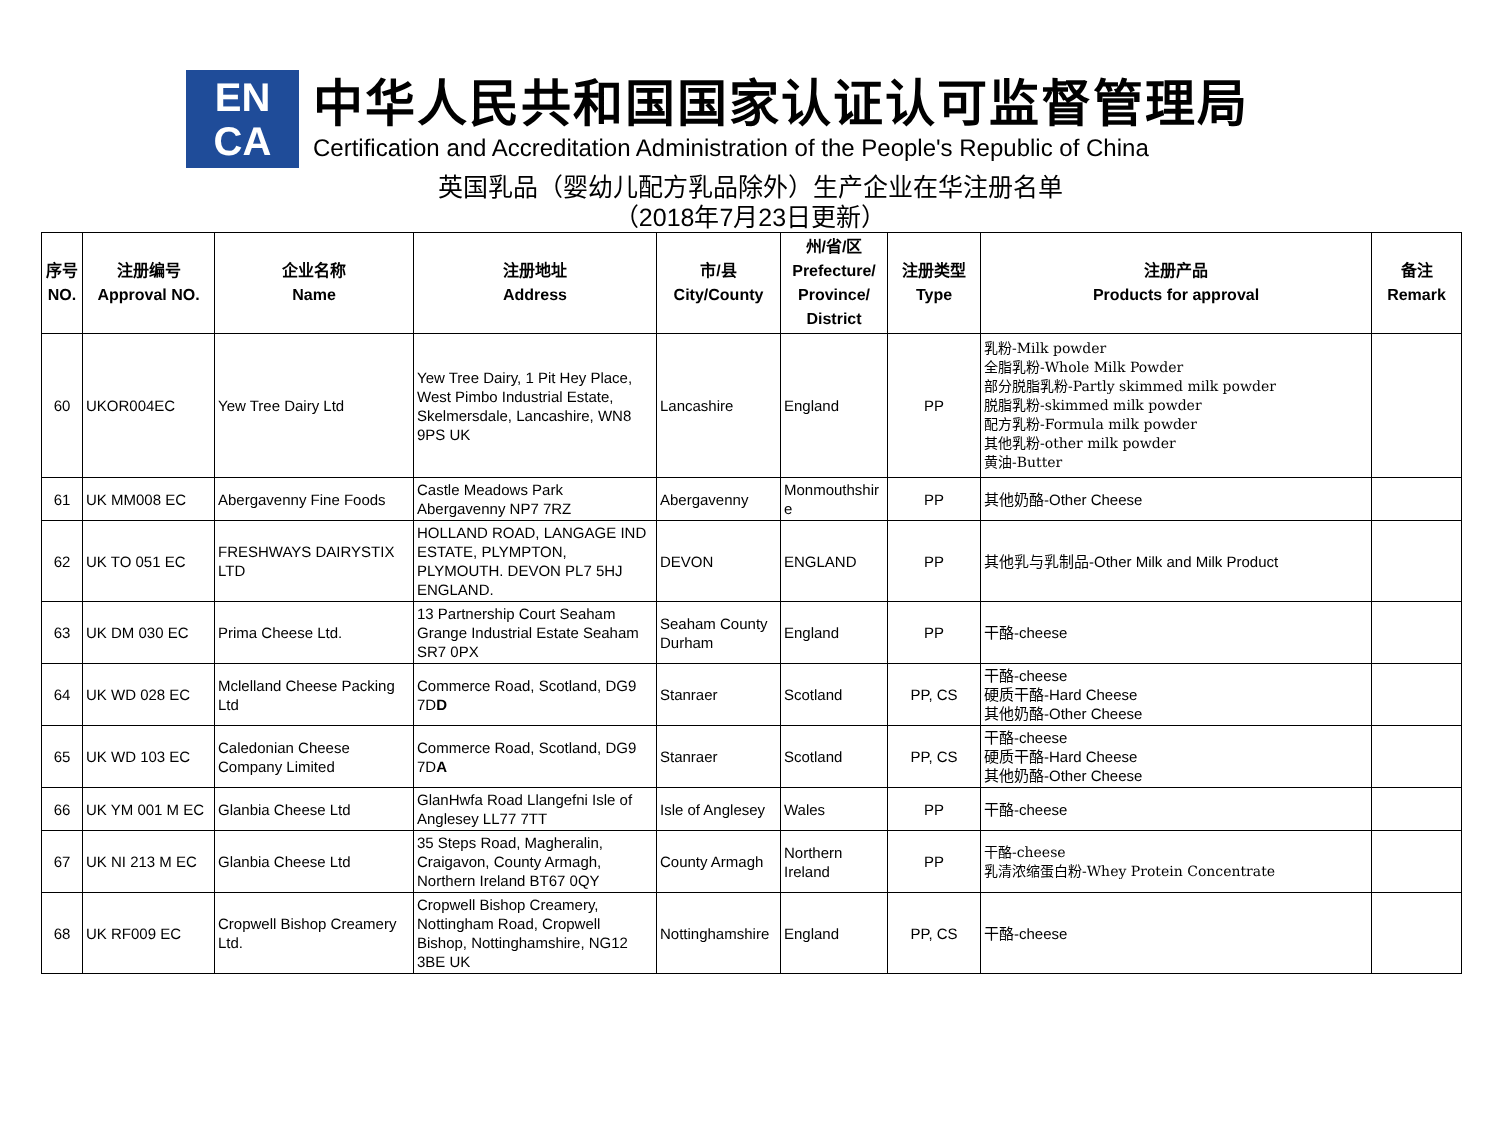EN
CA
中华人民共和国国家认证认可监督管理局
Certification and Accreditation Administration of the People's Republic of China
英国乳品（婴幼儿配方乳品除外）生产企业在华注册名单
（2018年7月23日更新）
| 序号 NO. | 注册编号 Approval NO. | 企业名称 Name | 注册地址 Address | 市/县 City/County | 州/省/区 Prefecture/ Province/ District | 注册类型 Type | 注册产品 Products for approval | 备注 Remark |
| --- | --- | --- | --- | --- | --- | --- | --- | --- |
| 60 | UKOR004EC | Yew Tree Dairy Ltd | Yew Tree Dairy, 1 Pit Hey Place, West Pimbo Industrial Estate, Skelmersdale, Lancashire, WN8 9PS UK | Lancashire | England | PP | 乳粉-Milk powder 全脂乳粉-Whole Milk Powder 部分脱脂乳粉-Partly skimmed milk powder 脱脂乳粉-skimmed milk powder 配方乳粉-Formula milk powder 其他乳粉-other milk powder 黄油-Butter | |
| 61 | UK MM008 EC | Abergavenny Fine Foods | Castle Meadows Park Abergavenny NP7 7RZ | Abergavenny | Monmouthshir e | PP | 其他奶酪-Other Cheese | |
| 62 | UK TO 051 EC | FRESHWAYS DAIRYSTIX LTD | HOLLAND ROAD, LANGAGE IND ESTATE, PLYMPTON, PLYMOUTH. DEVON PL7 5HJ ENGLAND. | DEVON | ENGLAND | PP | 其他乳与乳制品-Other Milk and Milk Product | |
| 63 | UK DM 030 EC | Prima Cheese Ltd. | 13 Partnership Court Seaham Grange Industrial Estate Seaham SR7 0PX | Seaham County Durham | England | PP | 干酪-cheese | |
| 64 | UK WD 028 EC | Mclelland Cheese Packing Ltd | Commerce Road, Scotland, DG9 7D D | Stanraer | Scotland | PP, CS | 干酪-cheese 硬质干酪-Hard Cheese 其他奶酪-Other Cheese | |
| 65 | UK WD 103 EC | Caledonian Cheese Company Limited | Commerce Road, Scotland, DG9 7D A | Stanraer | Scotland | PP, CS | 干酪-cheese 硬质干酪-Hard Cheese 其他奶酪-Other Cheese | |
| 66 | UK YM 001 M EC | Glanbia Cheese Ltd | GlanHwfa Road Llangefni Isle of Anglesey LL77 7TT | Isle of Anglesey | Wales | PP | 干酪-cheese | |
| 67 | UK NI 213 M EC | Glanbia Cheese Ltd | 35 Steps Road, Magheralin, Craigavon, County Armagh, Northern Ireland BT67 0QY | County Armagh | Northern Ireland | PP | 干酪-cheese 乳清浓缩蛋白粉-Whey Protein Concentrate | |
| 68 | UK RF009 EC | Cropwell Bishop Creamery Ltd. | Cropwell Bishop Creamery, Nottingham Road, Cropwell Bishop, Nottinghamshire, NG12 3BE UK | Nottinghamshire | England | PP, CS | 干酪-cheese | |